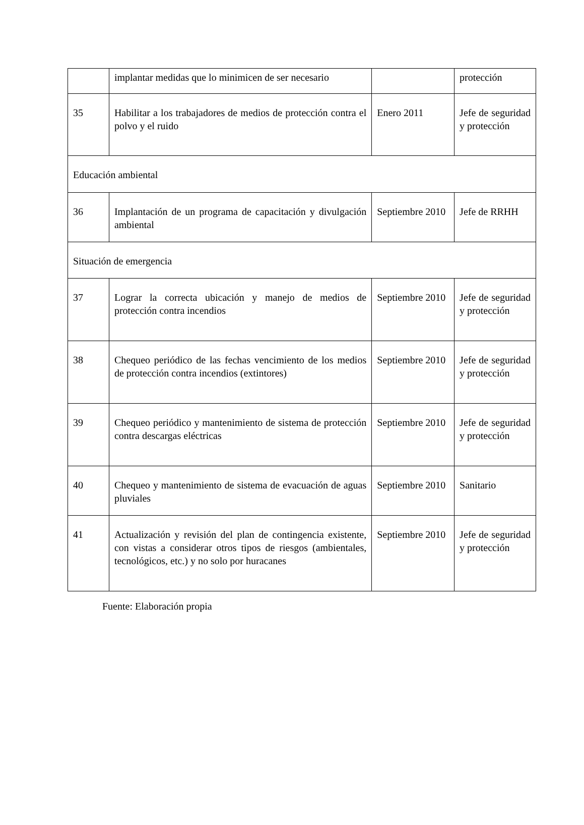| | implantar medidas que lo minimicen de ser necesario | | protección |
| 35 | Habilitar a los trabajadores de medios de protección contra el polvo y el ruido | Enero 2011 | Jefe de seguridad y protección |
| Educación ambiental | | | |
| 36 | Implantación de un programa de capacitación y divulgación ambiental | Septiembre 2010 | Jefe de RRHH |
| Situación de emergencia | | | |
| 37 | Lograr la correcta ubicación y manejo de medios de protección contra incendios | Septiembre 2010 | Jefe de seguridad y protección |
| 38 | Chequeo periódico de las fechas vencimiento de los medios de protección contra incendios (extintores) | Septiembre 2010 | Jefe de seguridad y protección |
| 39 | Chequeo periódico y mantenimiento de sistema de protección contra descargas eléctricas | Septiembre 2010 | Jefe de seguridad y protección |
| 40 | Chequeo y mantenimiento de sistema de evacuación de aguas pluviales | Septiembre 2010 | Sanitario |
| 41 | Actualización y revisión del plan de contingencia existente, con vistas a considerar otros tipos de riesgos (ambientales, tecnológicos, etc.) y no solo por huracanes | Septiembre 2010 | Jefe de seguridad y protección |
Fuente: Elaboración propia